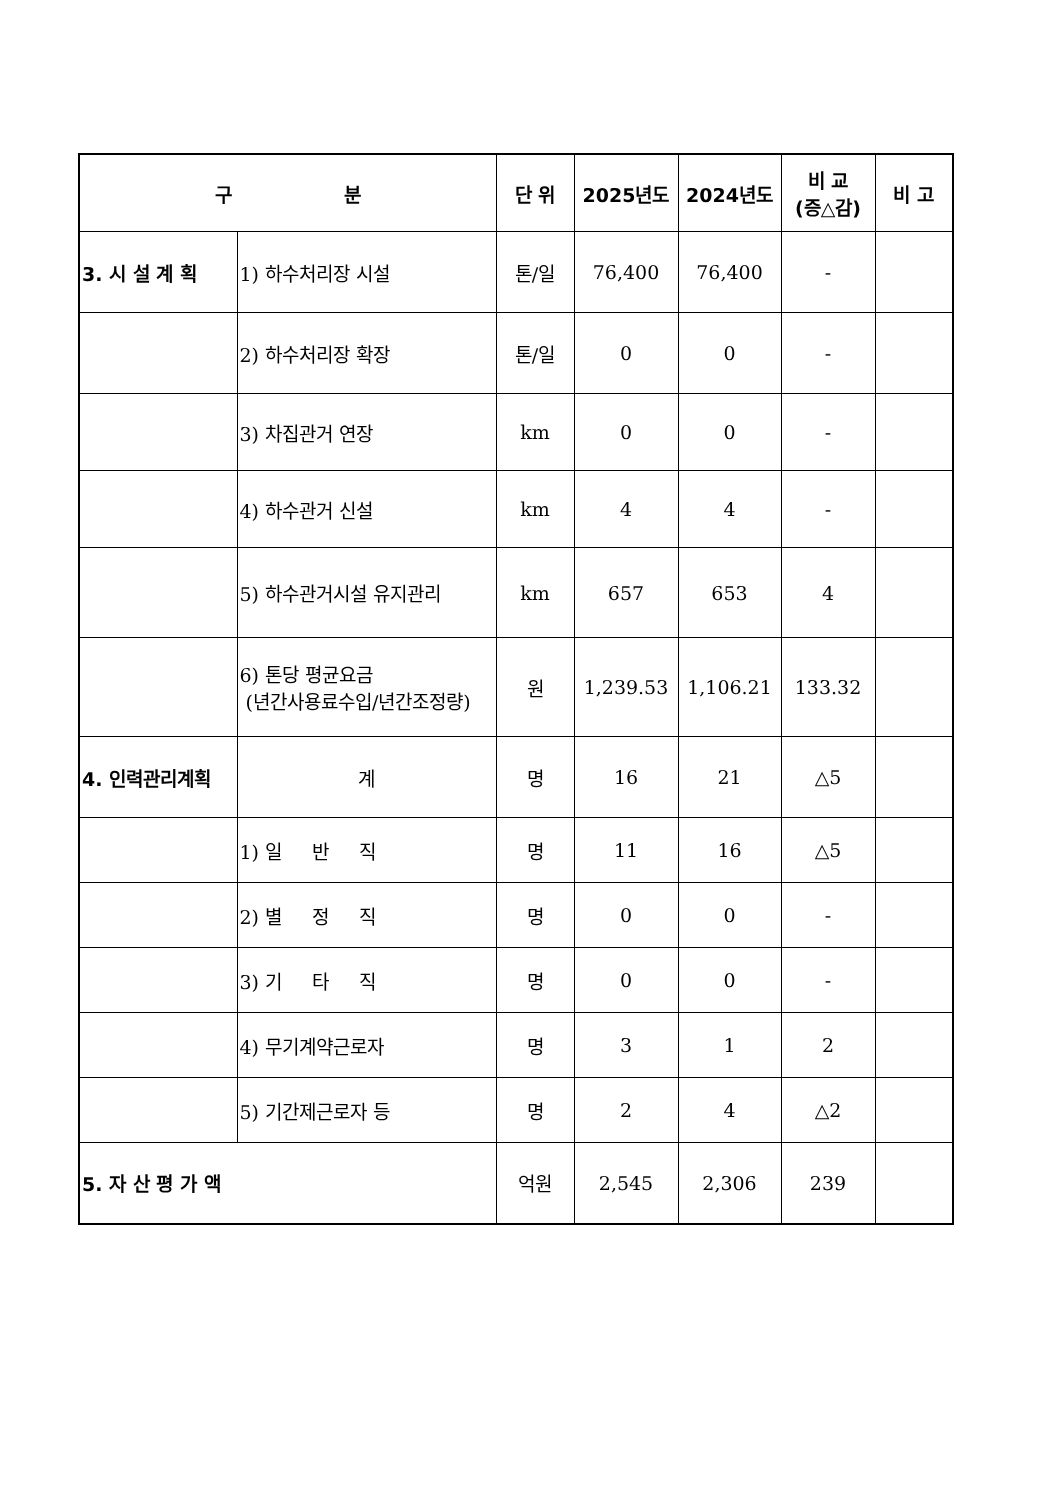| 구 분 | | 단 위 | 2025년도 | 2024년도 | 비 교 (증△감) | 비 고 |
| --- | --- | --- | --- | --- | --- | --- |
| 3. 시 설 계 획 | 1) 하수처리장 시설 | 톤/일 | 76,400 | 76,400 | - | |
| | 2) 하수처리장 확장 | 톤/일 | 0 | 0 | - | |
| | 3) 차집관거 연장 | km | 0 | 0 | - | |
| | 4) 하수관거 신설 | km | 4 | 4 | - | |
| | 5) 하수관거시설 유지관리 | km | 657 | 653 | 4 | |
| | 6) 톤당 평균요금 (년간사용료수입/년간조정량) | 원 | 1,239.53 | 1,106.21 | 133.32 | |
| 4. 인력관리계획 | 계 | 명 | 16 | 21 | △5 | |
| | 1) 일 반 직 | 명 | 11 | 16 | △5 | |
| | 2) 별 정 직 | 명 | 0 | 0 | - | |
| | 3) 기 타 직 | 명 | 0 | 0 | - | |
| | 4) 무기계약근로자 | 명 | 3 | 1 | 2 | |
| | 5) 기간제근로자 등 | 명 | 2 | 4 | △2 | |
| 5. 자 산 평 가 액 | | 억원 | 2,545 | 2,306 | 239 | |